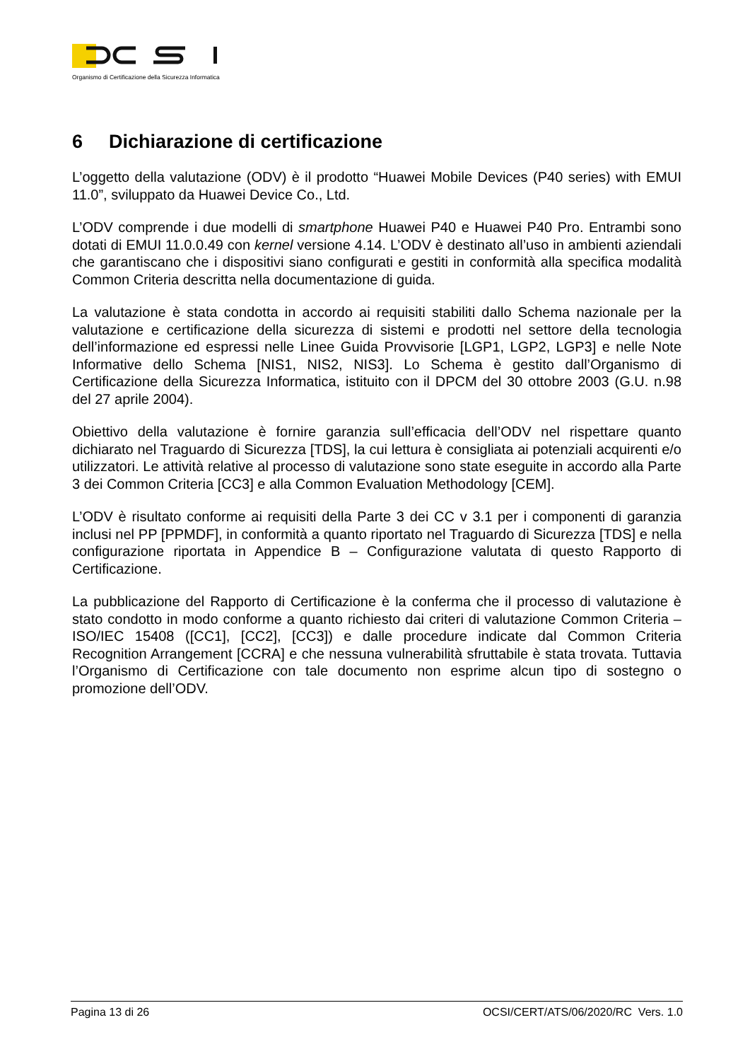Organismo di Certificazione della Sicurezza Informatica
6 Dichiarazione di certificazione
L’oggetto della valutazione (ODV) è il prodotto “Huawei Mobile Devices (P40 series) with EMUI 11.0”, sviluppato da Huawei Device Co., Ltd.
L’ODV comprende i due modelli di smartphone Huawei P40 e Huawei P40 Pro. Entrambi sono dotati di EMUI 11.0.0.49 con kernel versione 4.14. L’ODV è destinato all’uso in ambienti aziendali che garantiscano che i dispositivi siano configurati e gestiti in conformità alla specifica modalità Common Criteria descritta nella documentazione di guida.
La valutazione è stata condotta in accordo ai requisiti stabiliti dallo Schema nazionale per la valutazione e certificazione della sicurezza di sistemi e prodotti nel settore della tecnologia dell’informazione ed espressi nelle Linee Guida Provvisorie [LGP1, LGP2, LGP3] e nelle Note Informative dello Schema [NIS1, NIS2, NIS3]. Lo Schema è gestito dall’Organismo di Certificazione della Sicurezza Informatica, istituito con il DPCM del 30 ottobre 2003 (G.U. n.98 del 27 aprile 2004).
Obiettivo della valutazione è fornire garanzia sull’efficacia dell’ODV nel rispettare quanto dichiarato nel Traguardo di Sicurezza [TDS], la cui lettura è consigliata ai potenziali acquirenti e/o utilizzatori. Le attività relative al processo di valutazione sono state eseguite in accordo alla Parte 3 dei Common Criteria [CC3] e alla Common Evaluation Methodology [CEM].
L’ODV è risultato conforme ai requisiti della Parte 3 dei CC v 3.1 per i componenti di garanzia inclusi nel PP [PPMDF], in conformità a quanto riportato nel Traguardo di Sicurezza [TDS] e nella configurazione riportata in Appendice B – Configurazione valutata di questo Rapporto di Certificazione.
La pubblicazione del Rapporto di Certificazione è la conferma che il processo di valutazione è stato condotto in modo conforme a quanto richiesto dai criteri di valutazione Common Criteria – ISO/IEC 15408 ([CC1], [CC2], [CC3]) e dalle procedure indicate dal Common Criteria Recognition Arrangement [CCRA] e che nessuna vulnerabilità sfruttabile è stata trovata. Tuttavia l’Organismo di Certificazione con tale documento non esprime alcun tipo di sostegno o promozione dell’ODV.
Pagina 13 di 26 OCSI/CERT/ATS/06/2020/RC Vers. 1.0